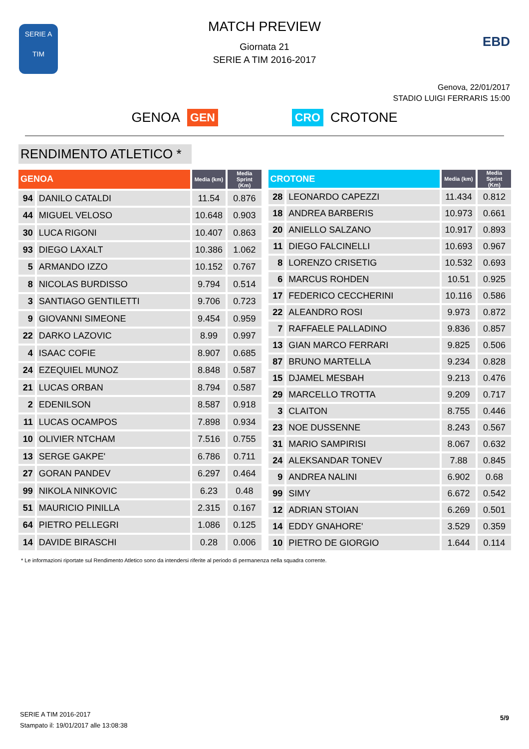SERIE A
TIM
MATCH PREVIEW
Giornata 21
SERIE A TIM 2016-2017
EBD
Genova, 22/01/2017
STADIO LUIGI FERRARIS 15:00
GENOA GEN CRO CROTONE
RENDIMENTO ATLETICO *
| GENOA | | Media (km) | Media Sprint (Km) |
| --- | --- | --- | --- |
| 94 | DANILO CATALDI | 11.54 | 0.876 |
| 44 | MIGUEL VELOSO | 10.648 | 0.903 |
| 30 | LUCA RIGONI | 10.407 | 0.863 |
| 93 | DIEGO LAXALT | 10.386 | 1.062 |
| 5 | ARMANDO IZZO | 10.152 | 0.767 |
| 8 | NICOLAS BURDISSO | 9.794 | 0.514 |
| 3 | SANTIAGO GENTILETTI | 9.706 | 0.723 |
| 9 | GIOVANNI SIMEONE | 9.454 | 0.959 |
| 22 | DARKO LAZOVIC | 8.99 | 0.997 |
| 4 | ISAAC COFIE | 8.907 | 0.685 |
| 24 | EZEQUIEL MUNOZ | 8.848 | 0.587 |
| 21 | LUCAS ORBAN | 8.794 | 0.587 |
| 2 | EDENILSON | 8.587 | 0.918 |
| 11 | LUCAS OCAMPOS | 7.898 | 0.934 |
| 10 | OLIVIER NTCHAM | 7.516 | 0.755 |
| 13 | SERGE GAKPE' | 6.786 | 0.711 |
| 27 | GORAN PANDEV | 6.297 | 0.464 |
| 99 | NIKOLA NINKOVIC | 6.23 | 0.48 |
| 51 | MAURICIO PINILLA | 2.315 | 0.167 |
| 64 | PIETRO PELLEGRI | 1.086 | 0.125 |
| 14 | DAVIDE BIRASCHI | 0.28 | 0.006 |
| CROTONE | | Media (km) | Media Sprint (Km) |
| --- | --- | --- | --- |
| 28 | LEONARDO CAPEZZI | 11.434 | 0.812 |
| 18 | ANDREA BARBERIS | 10.973 | 0.661 |
| 20 | ANIELLO SALZANO | 10.917 | 0.893 |
| 11 | DIEGO FALCINELLI | 10.693 | 0.967 |
| 8 | LORENZO CRISETIG | 10.532 | 0.693 |
| 6 | MARCUS ROHDEN | 10.51 | 0.925 |
| 17 | FEDERICO CECCHERINI | 10.116 | 0.586 |
| 22 | ALEANDRO ROSI | 9.973 | 0.872 |
| 7 | RAFFAELE PALLADINO | 9.836 | 0.857 |
| 13 | GIAN MARCO FERRARI | 9.825 | 0.506 |
| 87 | BRUNO MARTELLA | 9.234 | 0.828 |
| 15 | DJAMEL MESBAH | 9.213 | 0.476 |
| 29 | MARCELLO TROTTA | 9.209 | 0.717 |
| 3 | CLAITON | 8.755 | 0.446 |
| 23 | NOE DUSSENNE | 8.243 | 0.567 |
| 31 | MARIO SAMPIRISI | 8.067 | 0.632 |
| 24 | ALEKSANDAR TONEV | 7.88 | 0.845 |
| 9 | ANDREA NALINI | 6.902 | 0.68 |
| 99 | SIMY | 6.672 | 0.542 |
| 12 | ADRIAN STOIAN | 6.269 | 0.501 |
| 14 | EDDY GNAHORE' | 3.529 | 0.359 |
| 10 | PIETRO DE GIORGIO | 1.644 | 0.114 |
* Le informazioni riportate sul Rendimento Atletico sono da intendersi riferite al periodo di permanenza nella squadra corrente.
SERIE A TIM 2016-2017
Stampato il: 19/01/2017 alle 13:08:38
5/9